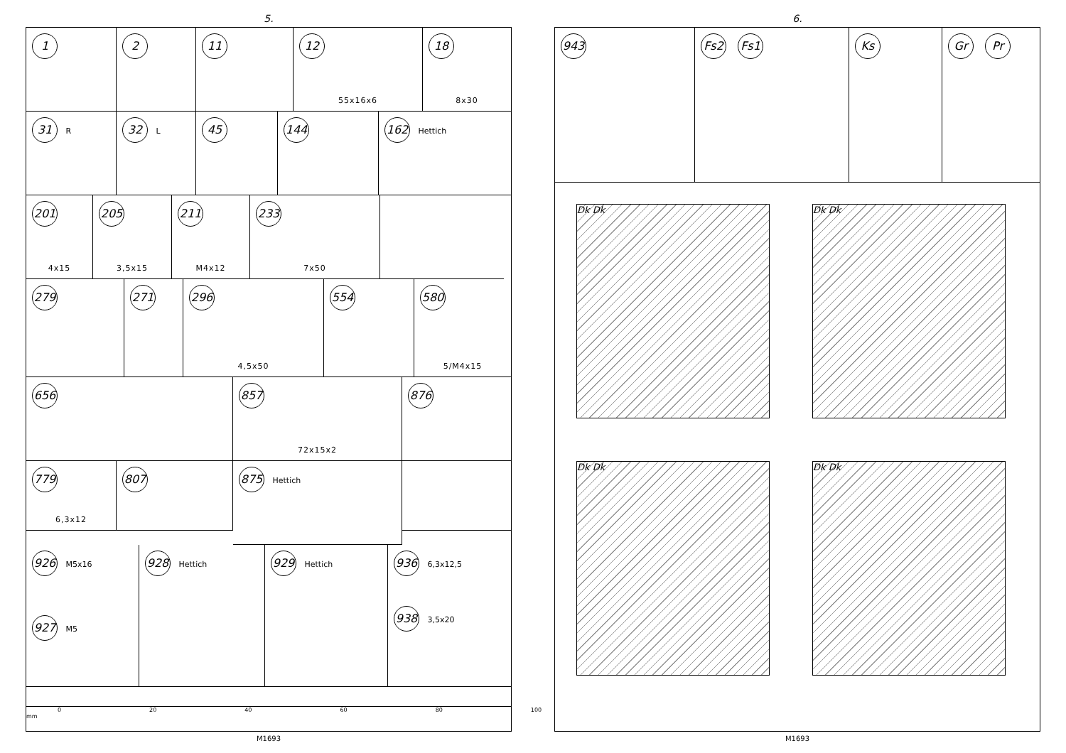5.
1
2
11
12
55x16x6
18
8x30
31 R
32 L
45
144
162 Hettich
201
4x15
205
3,5x15
211
M4x12
233
7x50
279
271
296
4,5x50
554
580
5/M4x15
656
857
72x15x2
876
779
6,3x12
807
875 Hettich
926 M5x16
927 M5
928 Hettich
929 Hettich
936 6,3x12,5
938 3,5x20
0 20 40 60 80 100 mm
M1693
6.
943
Fs2 Fs1
Ks
Gr Pr
Dk Dk Dk Dk Dk Dk Dk Dk
M1693